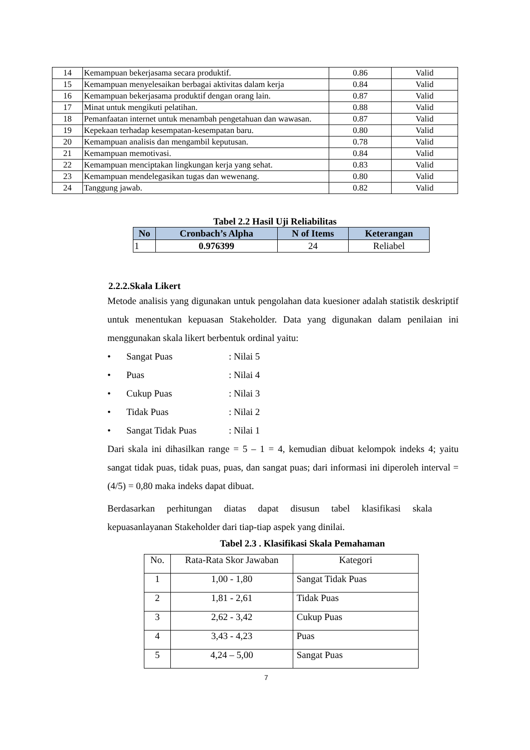| 14 | Kemampuan bekerjasama secara produktif. | 0.86 | Valid |
| 15 | Kemampuan menyelesaikan berbagai aktivitas dalam kerja | 0.84 | Valid |
| 16 | Kemampuan bekerjasama produktif dengan orang lain. | 0.87 | Valid |
| 17 | Minat untuk mengikuti pelatihan. | 0.88 | Valid |
| 18 | Pemanfaatan internet untuk menambah pengetahuan dan wawasan. | 0.87 | Valid |
| 19 | Kepekaan terhadap kesempatan-kesempatan baru. | 0.80 | Valid |
| 20 | Kemampuan analisis dan mengambil keputusan. | 0.78 | Valid |
| 21 | Kemampuan memotivasi. | 0.84 | Valid |
| 22 | Kemampuan menciptakan lingkungan kerja yang sehat. | 0.83 | Valid |
| 23 | Kemampuan mendelegasikan tugas dan wewenang. | 0.80 | Valid |
| 24 | Tanggung jawab. | 0.82 | Valid |
Tabel 2.2 Hasil Uji Reliabilitas
| No | Cronbach’s Alpha | N of Items | Keterangan |
| --- | --- | --- | --- |
| 1 | 0.976399 | 24 | Reliabel |
2.2.2.Skala Likert
Metode analisis yang digunakan untuk pengolahan data kuesioner adalah statistik deskriptif untuk menentukan kepuasan Stakeholder. Data yang digunakan dalam penilaian ini menggunakan skala likert berbentuk ordinal yaitu:
• Sangat Puas: Nilai 5
• Puas: Nilai 4
• Cukup Puas: Nilai 3
• Tidak Puas: Nilai 2
• Sangat Tidak Puas: Nilai 1
Dari skala ini dihasilkan range = 5 – 1 = 4, kemudian dibuat kelompok indeks 4; yaitu sangat tidak puas, tidak puas, puas, dan sangat puas; dari informasi ini diperoleh interval = (4/5) = 0,80 maka indeks dapat dibuat.
Berdasarkan perhitungan diatas dapat disusun tabel klasifikasi skala kepuasanlayanan Stakeholder dari tiap-tiap aspek yang dinilai.
Tabel 2.3 . Klasifikasi Skala Pemahaman
| No. | Rata-Rata Skor Jawaban | Kategori |
| 1 | 1,00 - 1,80 | Sangat Tidak Puas |
| 2 | 1,81 - 2,61 | Tidak Puas |
| 3 | 2,62 - 3,42 | Cukup Puas |
| 4 | 3,43 - 4,23 | Puas |
| 5 | 4,24 – 5,00 | Sangat Puas |
7